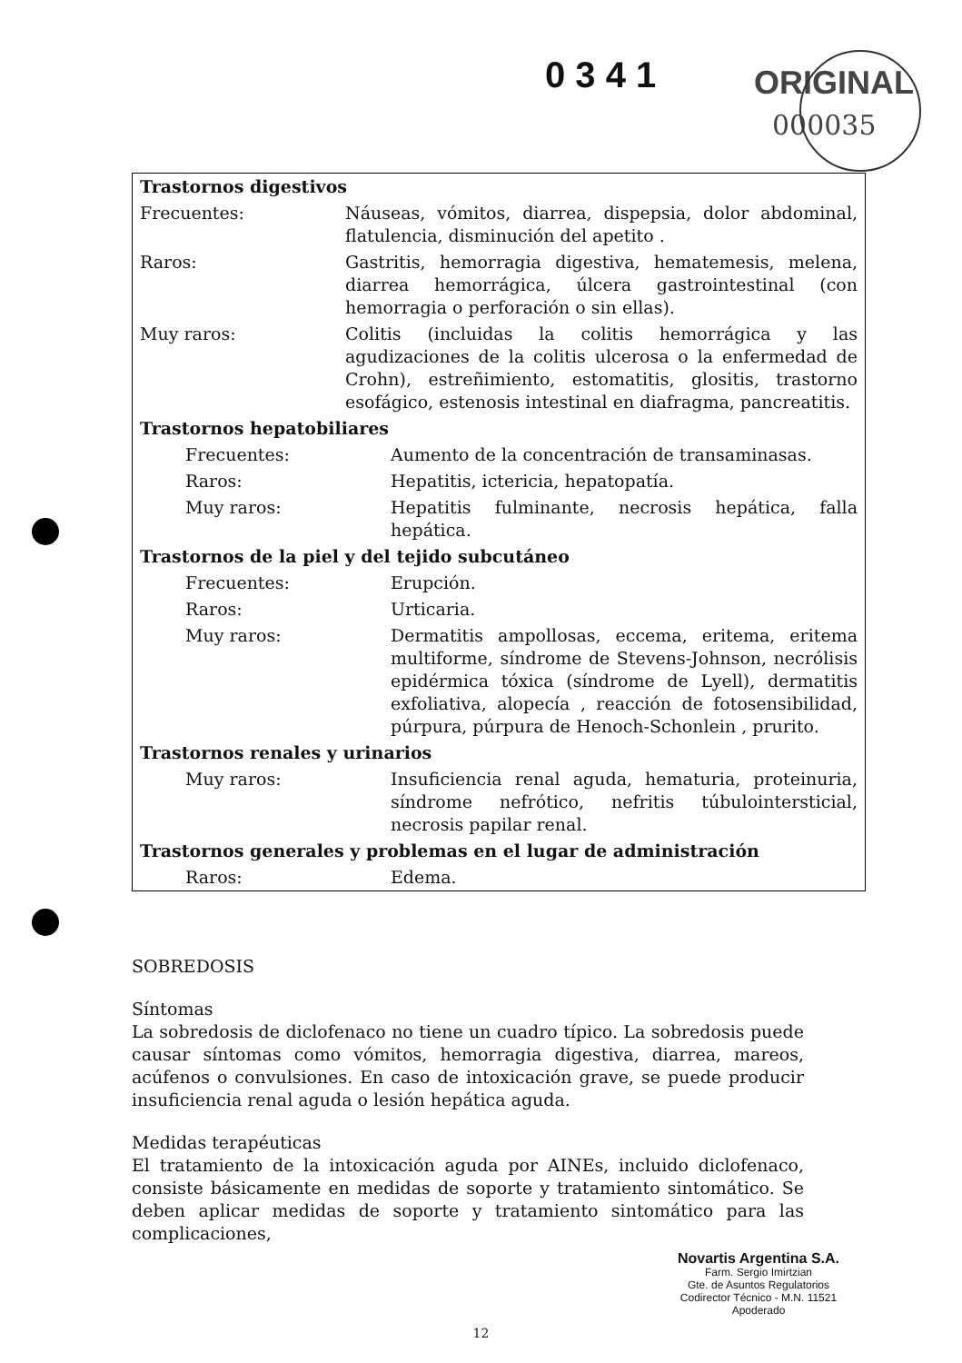0 3 4 1 ORIGINAL
000035
| Trastornos digestivos | |
| Frecuentes: | Náuseas, vómitos, diarrea, dispepsia, dolor abdominal, flatulencia, disminución del apetito . |
| Raros: | Gastritis, hemorragia digestiva, hematemesis, melena, diarrea hemorrágica, úlcera gastrointestinal (con hemorragia o perforación o sin ellas). |
| Muy raros: | Colitis (incluidas la colitis hemorrágica y las agudizaciones de la colitis ulcerosa o la enfermedad de Crohn), estreñimiento, estomatitis, glositis, trastorno esofágico, estenosis intestinal en diafragma, pancreatitis. |
| Trastornos hepatobiliares | |
| Frecuentes: | Aumento de la concentración de transaminasas. |
| Raros: | Hepatitis, ictericia, hepatopatía. |
| Muy raros: | Hepatitis fulminante, necrosis hepática, falla hepática. |
| Trastornos de la piel y del tejido subcutáneo | |
| Frecuentes: | Erupción. |
| Raros: | Urticaria. |
| Muy raros: | Dermatitis ampollosas, eccema, eritema, eritema multiforme, síndrome de Stevens-Johnson, necrólisis epidérmica tóxica (síndrome de Lyell), dermatitis exfoliativa, alopecía , reacción de fotosensibilidad, púrpura, púrpura de Henoch-Schonlein , prurito. |
| Trastornos renales y urinarios | |
| Muy raros: | Insuficiencia renal aguda, hematuria, proteinuria, síndrome nefrótico, nefritis túbulointersticial, necrosis papilar renal. |
| Trastornos generales y problemas en el lugar de administración | |
| Raros: | Edema. |
SOBREDOSIS
Síntomas
La sobredosis de diclofenaco no tiene un cuadro típico. La sobredosis puede causar síntomas como vómitos, hemorragia digestiva, diarrea, mareos, acúfenos o convulsiones. En caso de intoxicación grave, se puede producir insuficiencia renal aguda o lesión hepática aguda.
Medidas terapéuticas
El tratamiento de la intoxicación aguda por AINEs, incluido diclofenaco, consiste básicamente en medidas de soporte y tratamiento sintomático. Se deben aplicar medidas de soporte y tratamiento sintomático para las complicaciones,
Novartis Argentina S.A.
Farm. Sergio Imirtzian
Gte. de Asuntos Regulatorios
Codirector Técnico - M.N. 11521
Apoderado
12